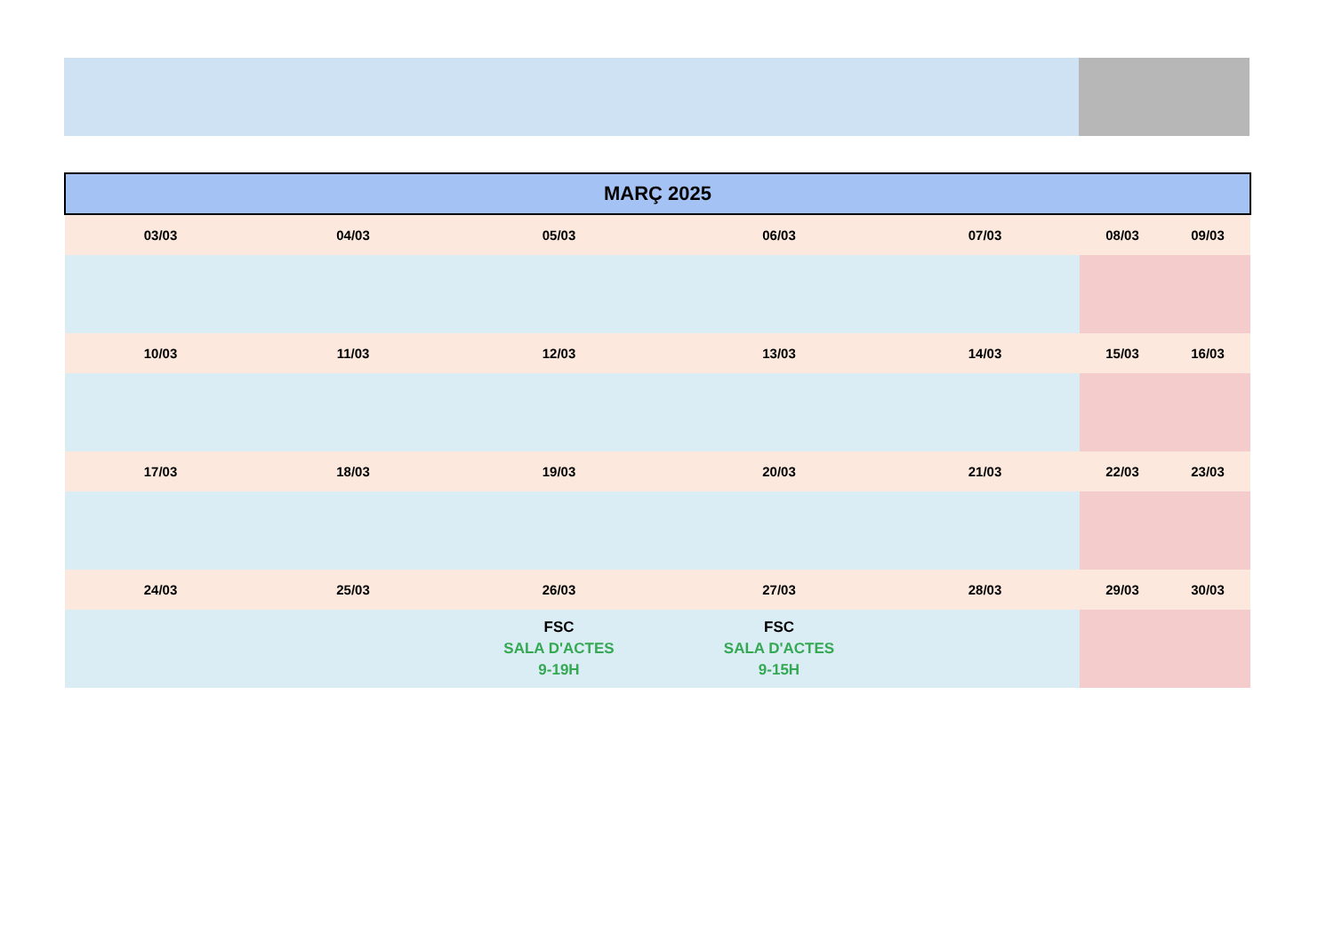| MARÇ 2025 | | | | | | |
| --- | --- | --- | --- | --- | --- | --- |
| 03/03 | 04/03 | 05/03 | 06/03 | 07/03 | 08/03 | 09/03 |
| 10/03 | 11/03 | 12/03 | 13/03 | 14/03 | 15/03 | 16/03 |
| 17/03 | 18/03 | 19/03 | 20/03 | 21/03 | 22/03 | 23/03 |
| 24/03 | 25/03 | 26/03 | 27/03 | 28/03 | 29/03 | 30/03 |
| | | FSC SALA D'ACTES 9-19H | FSC SALA D'ACTES 9-15H | | | |